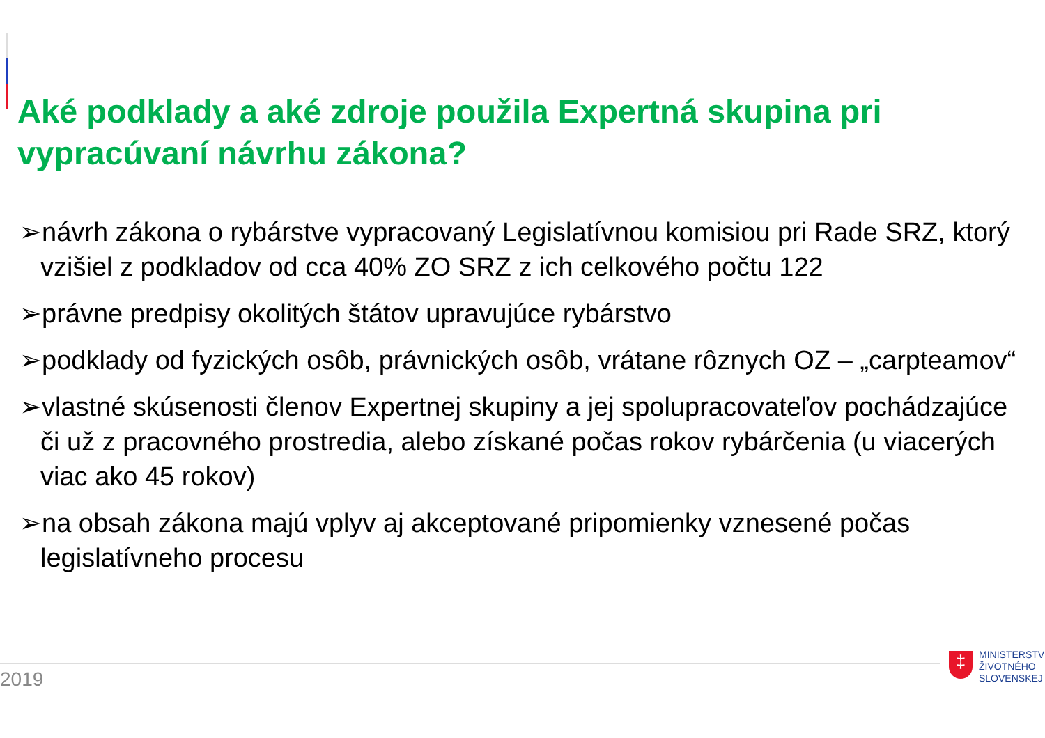Aké podklady a aké zdroje použila Expertná skupina pri vypracúvaní návrhu zákona?
➢návrh zákona o rybárstve vypracovaný Legislatívnou komisiou pri Rade SRZ, ktorý vzišiel z podkladov od cca 40% ZO SRZ z ich celkového počtu 122
➢právne predpisy okolitých štátov upravujúce rybárstvo
➢podklady od fyzických osôb, právnických osôb, vrátane rôznych OZ – „carpteamov“
➢vlastné skúsenosti členov Expertnej skupiny a jej spolupracovateľov pochádzajúce či už z pracovného prostredia, alebo získané počas rokov rybárčenia (u viacerých viac ako 45 rokov)
➢na obsah zákona majú vplyv aj akceptované pripomienky vznesené počas legislatívneho procesu
2019
‡
MINISTERSTV
ŽIVOTNÉHO
SLOVENSKEJ